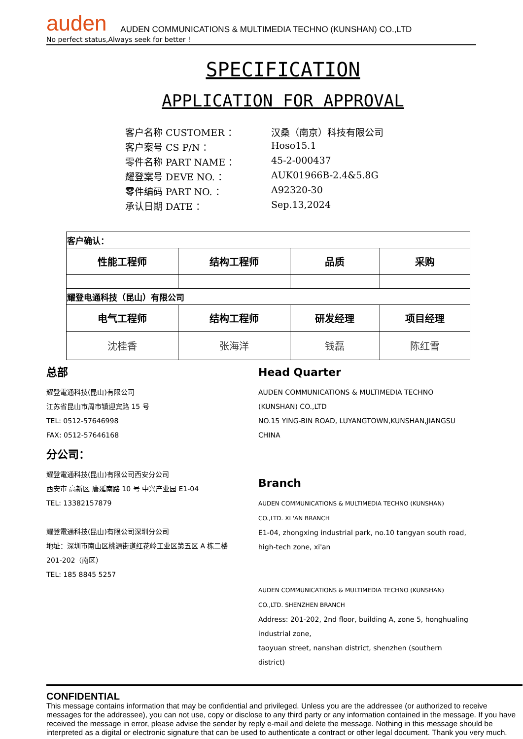auden
AUDEN COMMUNICATIONS & MULTIMEDIA TECHNO (KUNSHAN) CO.,LTD
No perfect status,Always seek for better !
SPECIFICATION
APPLICATION FOR APPROVAL
客户名称 CUSTOMER ： 汉桑（南京）科技有限公司
客户案号 CS P/N ： Hoso15.1
零件名称 PART NAME ： 45-2-000437
耀登案号 DEVE NO. ： AUK01966B-2.4&5.8G
零件编码 PART NO. ： A92320-30
承认日期 DATE ： Sep.13,2024
| 客户确认： | | | |
| 性能工程师 | 结构工程师 | 品质 | 采购 |
| 耀登电通科技（昆山）有限公司 | | | |
| 电气工程师 | 结构工程师 | 研发经理 | 项目经理 |
| 沈桂香 | 张海洋 | 钱磊 | 陈红雪 |
总部
耀登電通科技(昆山)有限公司
江苏省昆山市周市镇迎宾路 15 号
TEL: 0512-57646998
FAX: 0512-57646168
分公司：
耀登電通科技(昆山)有限公司西安分公司
西安市 高新区 唐延南路 10 号 中兴产业园 E1-04
TEL: 13382157879
耀登電通科技(昆山)有限公司深圳分公司
地址：深圳市南山区桃源街道红花岭工业区第五区 A 栋二楼
201-202（南区）
TEL: 185 8845 5257
Head Quarter
AUDEN COMMUNICATIONS & MULTIMEDIA TECHNO (KUNSHAN) CO.,LTD
NO.15 YING-BIN ROAD, LUYANGTOWN,KUNSHAN,JIANGSU CHINA
Branch
AUDEN COMMUNICATIONS & MULTIMEDIA TECHNO (KUNSHAN) CO.,LTD. XI 'AN BRANCH
E1-04, zhongxing industrial park, no.10 tangyan south road, high-tech zone, xi'an
AUDEN COMMUNICATIONS & MULTIMEDIA TECHNO (KUNSHAN) CO.,LTD. SHENZHEN BRANCH
Address: 201-202, 2nd floor, building A, zone 5, honghualing industrial zone,
taoyuan street, nanshan district, shenzhen (southern district)
CONFIDENTIAL
This message contains information that may be confidential and privileged. Unless you are the addressee (or authorized to receive messages for the addressee), you can not use, copy or disclose to any third party or any information contained in the message. If you have received the message in error, please advise the sender by reply e-mail and delete the message. Nothing in this message should be interpreted as a digital or electronic signature that can be used to authenticate a contract or other legal document. Thank you very much.